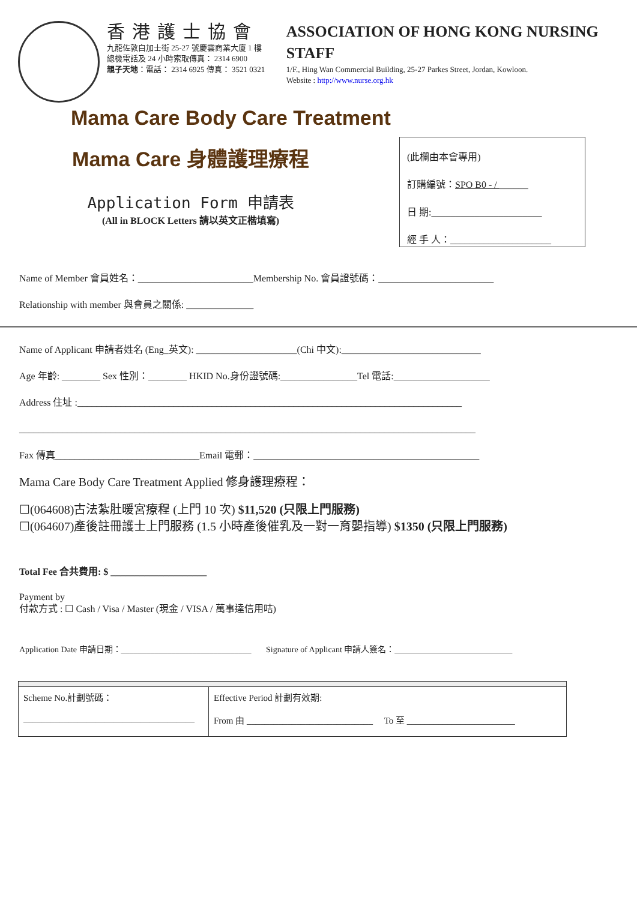香港護士協會
九龍佐敦白加士街 25-27 號慶雲商業大廈 1 樓
總機電話及 24 小時索取傳真： 2314 6900
親子天地：電話： 2314 6925 傳真： 3521 0321
ASSOCIATION OF HONG KONG NURSING STAFF
1/F., Hing Wan Commercial Building, 25-27 Parkes Street, Jordan, Kowloon.
Website : http://www.nurse.org.hk
Mama Care Body Care Treatment
Mama Care 身體護理療程
Application Form 申請表
(All in BLOCK Letters 請以英文正楷填寫)
(此欄由本會專用)
訂購編號：SPO B0 - / ______
日 期:_______________________
經 手 人：_____________________
Name of Member 會員姓名：________________________Membership No. 會員證號碼：________________________
Relationship with member 與會員之關係: ______________
Name of Applicant 申請者姓名 (Eng_英文): _____________________(Chi 中文):_____________________________
Age 年齡: ________ Sex 性別：________ HKID No.身份證號碼:________________Tel 電話:____________________
Address 住址 :________________________________________________________________________________
_______________________________________________________________________________________________
Fax 傳真______________________________Email 電郵：_______________________________________________
Mama Care Body Care Treatment Applied 修身護理療程：
☐(064608)古法紮肚暖宮療程 (上門 10 次) $11,520 (只限上門服務)
☐(064607)產後註冊護士上門服務 (1.5 小時產後催乳及一對一育嬰指導) $1350 (只限上門服務)
Total Fee 合共費用: $ ____________________
Payment by
付款方式 : ☐ Cash / Visa / Master (現金 / VISA / 萬事達信用咭)
Application Date 申請日期：_______________________________ Signature of Applicant 申請人簽名：____________________________
| Scheme No.計劃號碼： ______________________________________ | Effective Period 計劃有效期: From 由 ____________________________ To 至 ________________________ |